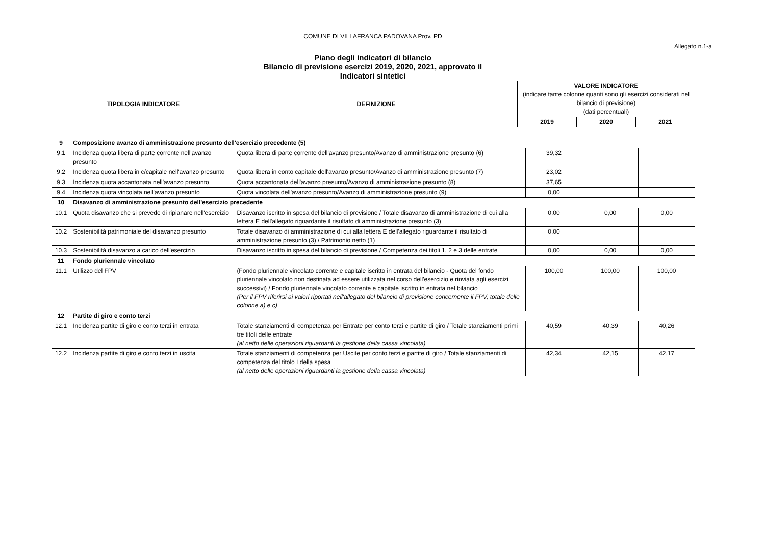COMUNE DI VILLAFRANCA PADOVANA Prov. PD
Allegato n.1-a
Piano degli indicatori di bilancio
Bilancio di previsione esercizi 2019, 2020, 2021, approvato il
Indicatori sintetici
| TIPOLOGIA INDICATORE | DEFINIZIONE | VALORE INDICATORE (indicare tante colonne quanti sono gli esercizi considerati nel bilancio di previsione) (dati percentuali) | | |
| --- | --- | --- | --- | --- |
| | | 2019 | 2020 | 2021 |
| 9 | Composizione avanzo di amministrazione presunto dell'esercizio precedente (5) | | | | |
| 9.1 | Incidenza quota libera di parte corrente nell'avanzo presunto | Quota libera di parte corrente dell'avanzo presunto/Avanzo di amministrazione presunto (6) | 39,32 | | |
| 9.2 | Incidenza quota libera in c/capitale nell'avanzo presunto | Quota libera in conto capitale dell'avanzo presunto/Avanzo di amministrazione presunto (7) | 23,02 | | |
| 9.3 | Incidenza quota accantonata nell'avanzo presunto | Quota accantonata dell'avanzo presunto/Avanzo di amministrazione presunto (8) | 37,65 | | |
| 9.4 | Incidenza quota vincolata nell'avanzo presunto | Quota vincolata dell'avanzo presunto/Avanzo di amministrazione presunto (9) | 0,00 | | |
| 10 | Disavanzo di amministrazione presunto dell'esercizio precedente | | | | |
| 10.1 | Quota disavanzo che si prevede di ripianare nell'esercizio | Disavanzo iscritto in spesa del bilancio di previsione / Totale disavanzo di amministrazione di cui alla lettera E dell'allegato riguardante il risultato di amministrazione presunto (3) | 0,00 | 0,00 | 0,00 |
| 10.2 | Sostenibilità patrimoniale del disavanzo presunto | Totale disavanzo di amministrazione di cui alla lettera E dell'allegato riguardante il risultato di amministrazione presunto (3) / Patrimonio netto (1) | 0,00 | | |
| 10.3 | Sostenibilità disavanzo a carico dell'esercizio | Disavanzo iscritto in spesa del bilancio di previsione / Competenza dei titoli 1, 2 e 3 delle entrate | 0,00 | 0,00 | 0,00 |
| 11 | Fondo pluriennale vincolato | | | | |
| 11.1 | Utilizzo del FPV | (Fondo pluriennale vincolato corrente e capitale iscritto in entrata del bilancio - Quota del fondo pluriennale vincolato non destinata ad essere utilizzata nel corso dell'esercizio e rinviata agli esercizi successivi) / Fondo pluriennale vincolato corrente e capitale iscritto in entrata nel bilancio (Per il FPV riferirsi ai valori riportati nell'allegato del bilancio di previsione concernente il FPV, totale delle colonne a) e c) | 100,00 | 100,00 | 100,00 |
| 12 | Partite di giro e conto terzi | | | | |
| 12.1 | Incidenza partite di giro e conto terzi in entrata | Totale stanziamenti di competenza per Entrate per conto terzi e partite di giro / Totale stanziamenti primi tre titoli delle entrate (al netto delle operazioni riguardanti la gestione della cassa vincolata) | 40,59 | 40,39 | 40,26 |
| 12.2 | Incidenza partite di giro e conto terzi in uscita | Totale stanziamenti di competenza per Uscite per conto terzi e partite di giro / Totale stanziamenti di competenza del titolo I della spesa (al netto delle operazioni riguardanti la gestione della cassa vincolata) | 42,34 | 42,15 | 42,17 |